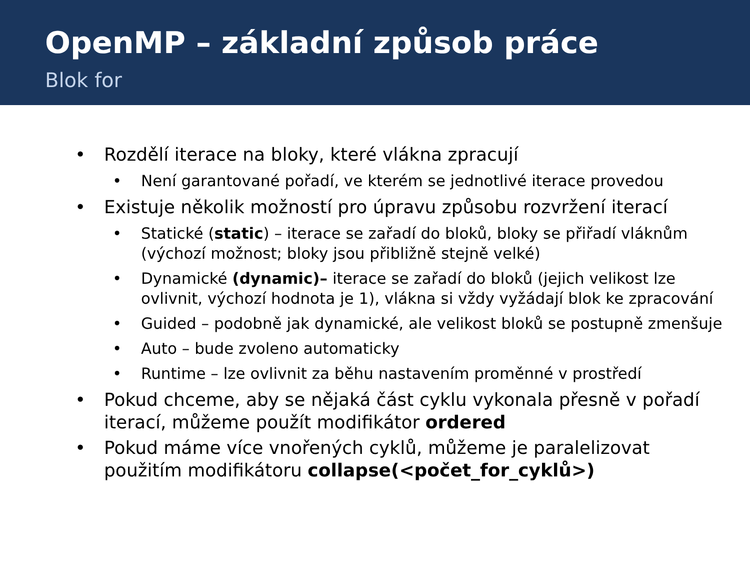OpenMP – základní způsob práce
Blok for
• Rozdělí iterace na bloky, které vlákna zpracují
• Není garantované pořadí, ve kterém se jednotlivé iterace provedou
• Existuje několik možností pro úpravu způsobu rozvržení iterací
• Statické (static) – iterace se zařadí do bloků, bloky se přiřadí vláknům (výchozí možnost; bloky jsou přibližně stejně velké)
• Dynamické (dynamic)– iterace se zařadí do bloků (jejich velikost lze ovlivnit, výchozí hodnota je 1), vlákna si vždy vyžádají blok ke zpracování
• Guided – podobně jak dynamické, ale velikost bloků se postupně zmenšuje
• Auto – bude zvoleno automaticky
• Runtime – lze ovlivnit za běhu nastavením proměnné v prostředí
• Pokud chceme, aby se nějaká část cyklu vykonala přesně v pořadí iterací, můžeme použít modifikátor ordered
• Pokud máme více vnořených cyklů, můžeme je paralelizovat použitím modifikátoru collapse(<počet_for_cyklů>)